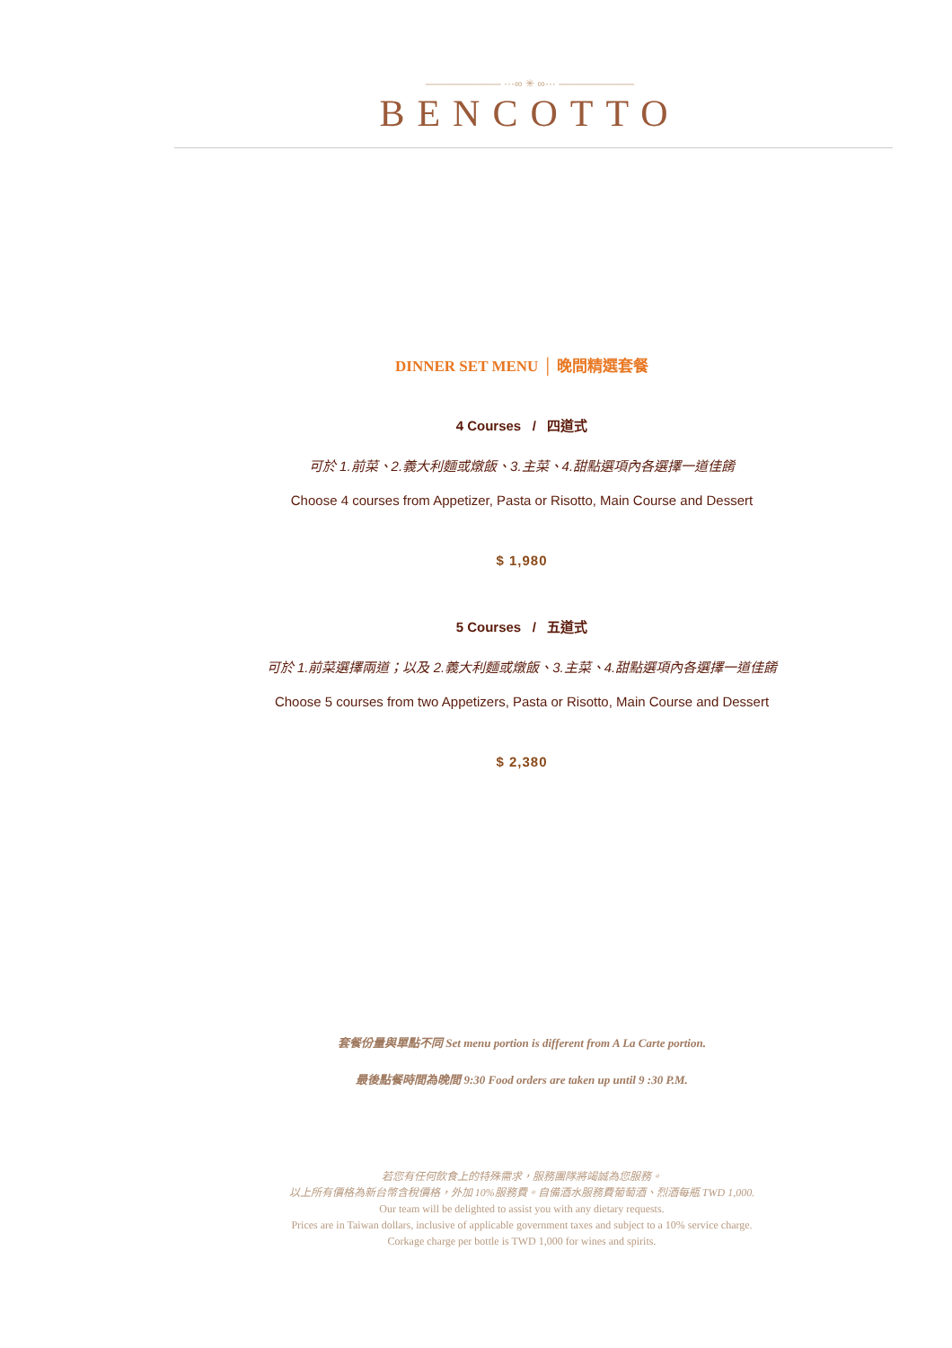——————— ···∞ ✳ ∞··· ———————
BENCOTTO
DINNER SET MENU │ 晚間精選套餐
4 Courses / 四道式
可於 1.前菜、2.義大利麵或燉飯、3.主菜、4.甜點選項內各選擇一道佳餚
Choose 4 courses from Appetizer, Pasta or Risotto, Main Course and Dessert
$ 1,980
5 Courses / 五道式
可於 1.前菜選擇兩道；以及 2.義大利麵或燉飯、3.主菜、4.甜點選項內各選擇一道佳餚
Choose 5 courses from two Appetizers, Pasta or Risotto, Main Course and Dessert
$ 2,380
套餐份量與單點不同 Set menu portion is different from A La Carte portion.
最後點餐時間為晚間 9:30 Food orders are taken up until 9 :30 P.M.
若您有任何飲食上的特殊需求，服務團隊將竭誠為您服務。
以上所有價格為新台幣含稅價格，外加 10%服務費。自備酒水服務費葡萄酒、烈酒每瓶 TWD 1,000.
Our team will be delighted to assist you with any dietary requests.
Prices are in Taiwan dollars, inclusive of applicable government taxes and subject to a 10% service charge.
Corkage charge per bottle is TWD 1,000 for wines and spirits.